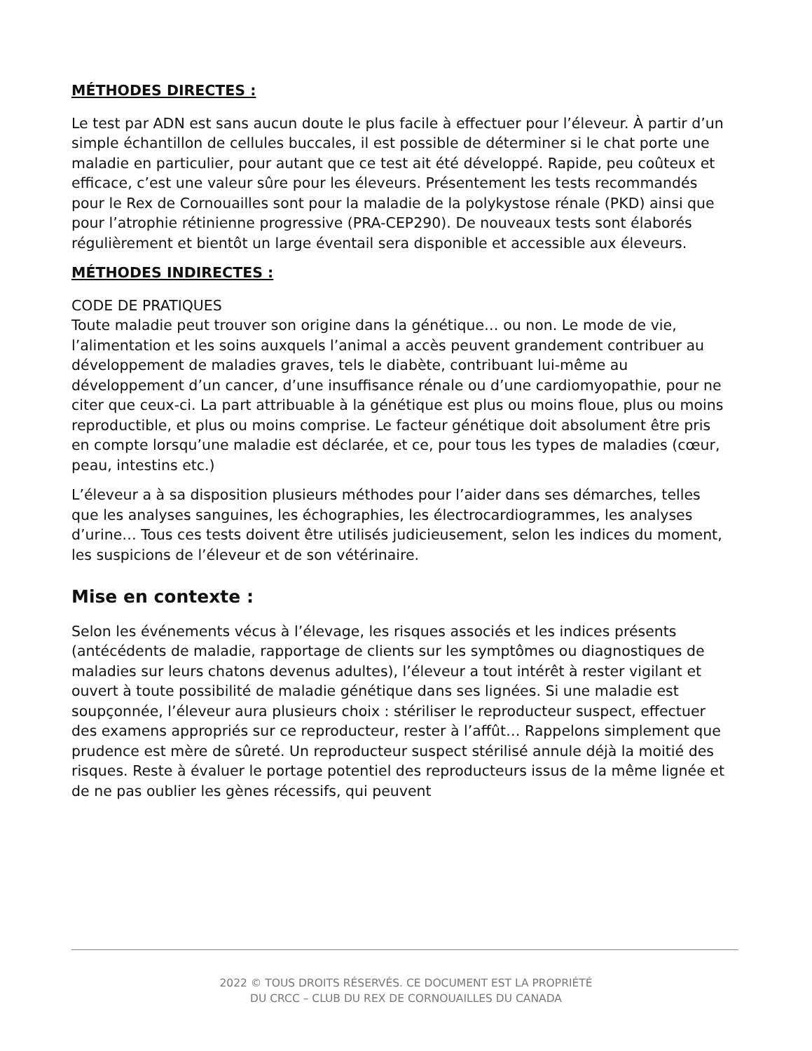MÉTHODES DIRECTES :
Le test par ADN est sans aucun doute le plus facile à effectuer pour l’éleveur. À partir d’un simple échantillon de cellules buccales, il est possible de déterminer si le chat porte une maladie en particulier, pour autant que ce test ait été développé. Rapide, peu coûteux et efficace, c’est une valeur sûre pour les éleveurs. Présentement les tests recommandés pour le Rex de Cornouailles sont pour la maladie de la polykystose rénale (PKD) ainsi que pour l’atrophie rétinienne progressive (PRA-CEP290). De nouveaux tests sont élaborés régulièrement et bientôt un large éventail sera disponible et accessible aux éleveurs.
MÉTHODES INDIRECTES :
CODE DE PRATIQUES
Toute maladie peut trouver son origine dans la génétique… ou non. Le mode de vie, l’alimentation et les soins auxquels l’animal a accès peuvent grandement contribuer au développement de maladies graves, tels le diabète, contribuant lui-même au développement d’un cancer, d’une insuffisance rénale ou d’une cardiomyopathie, pour ne citer que ceux-ci. La part attribuable à la génétique est plus ou moins floue, plus ou moins reproductible, et plus ou moins comprise. Le facteur génétique doit absolument être pris en compte lorsqu’une maladie est déclarée, et ce, pour tous les types de maladies (cœur, peau, intestins etc.)
L’éleveur a à sa disposition plusieurs méthodes pour l’aider dans ses démarches, telles que les analyses sanguines, les échographies, les électrocardiogrammes, les analyses d’urine… Tous ces tests doivent être utilisés judicieusement, selon les indices du moment, les suspicions de l’éleveur et de son vétérinaire.
Mise en contexte :
Selon les événements vécus à l’élevage, les risques associés et les indices présents (antécédents de maladie, rapportage de clients sur les symptômes ou diagnostiques de maladies sur leurs chatons devenus adultes), l’éleveur a tout intérêt à rester vigilant et ouvert à toute possibilité de maladie génétique dans ses lignées. Si une maladie est soupçonnée, l’éleveur aura plusieurs choix : stériliser le reproducteur suspect, effectuer des examens appropriés sur ce reproducteur, rester à l’affût… Rappelons simplement que prudence est mère de sûreté. Un reproducteur suspect stérilisé annule déjà la moitié des risques. Reste à évaluer le portage potentiel des reproducteurs issus de la même lignée et de ne pas oublier les gènes récessifs, qui peuvent
2022 © TOUS DROITS RÉSERVÉS. CE DOCUMENT EST LA PROPRIÉTÉ
DU CRCC – CLUB DU REX DE CORNOUAILLES DU CANADA